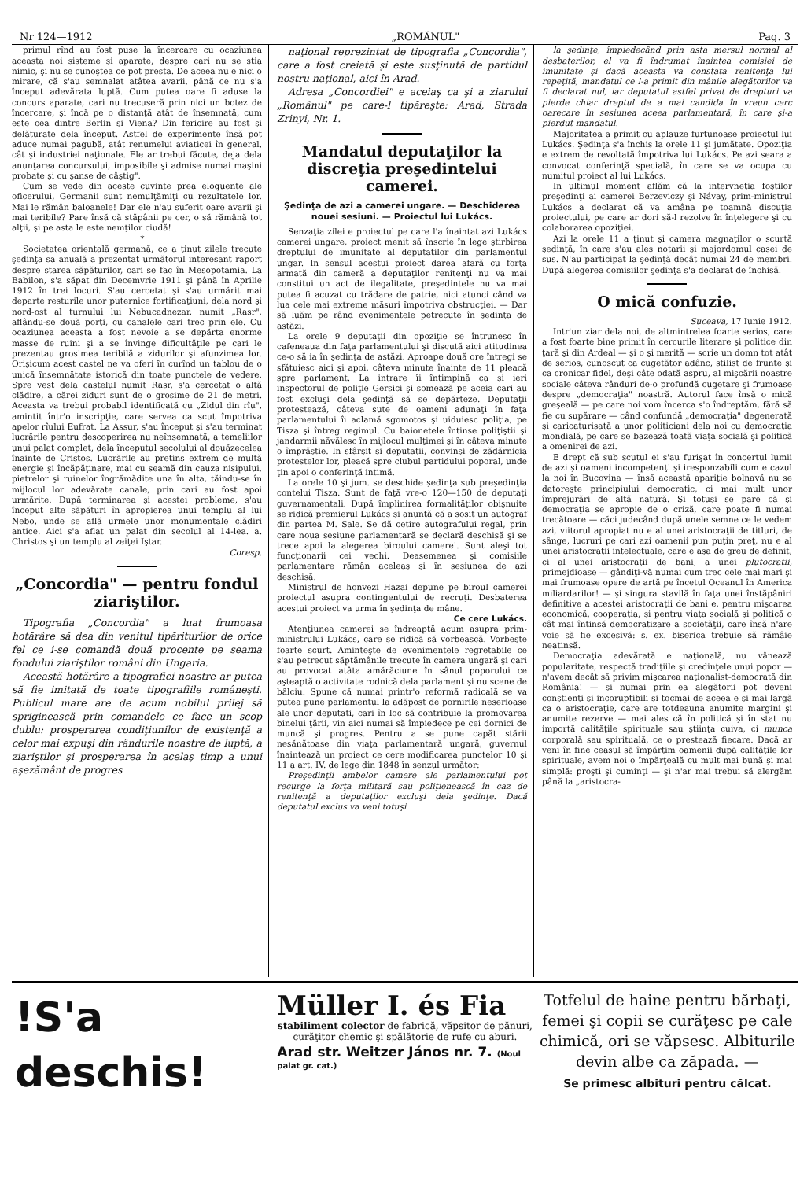Nr 124—1912 „ROMÂNUL" Pag. 3
primul rînd au fost puse la încercare cu ocaziunea aceasta noi sisteme şi aparate, despre cari nu se ştia nimic, şi nu se cunoştea ce pot presta. De aceea nu e nici o mirare, că s'au semnalat atâtea avarii, până ce nu s'a început adevărata luptă. Cum putea oare fi aduse la concurs aparate, cari nu trecuseră prin nici un botez de încercare, şi încă pe o distanţă atât de însemnată, cum este cea dintre Berlin şi Viena? Din fericire au fost şi delăturate dela început. Astfel de experimente însă pot aduce numai pagubă, atât renumelui aviaticei în general, cât şi industriei naţionale. Ele ar trebui făcute, deja dela anunţarea concursului, imposibile şi admise numai maşini probate şi cu şanse de câştig".
Cum se vede din aceste cuvinte prea eloquente ale oficerului, Germanii sunt nemulţămiţi cu rezultatele lor. Mai le rămân baloanele! Dar ele n'au suferit oare avarii şi mai teribile? Pare însă că stăpânii pe cer, o să rămână tot alţii, şi pe asta le este nemţilor ciudă!
*
Societatea orientală germană, ce a ţinut zilele trecute şedinţa sa anuală a prezentat următorul interesant raport despre starea săpăturilor, cari se fac în Mesopotamia. La Babilon, s'a săpat din Decemvrie 1911 şi până în Aprilie 1912 în trei locuri. S'au cercetat şi s'au urmărit mai departe resturile unor puternice fortificaţiuni, dela nord şi nord-ost al turnului lui Nebucadnezar, numit „Rasr", aflându-se două porţi, cu canalele cari trec prin ele. Cu ocaziunea aceasta a fost nevoie a se depărta enorme masse de ruini şi a se învinge dificultăţile pe cari le prezentau grosimea teribilă a zidurilor şi afunzimea lor. Orişicum acest castel ne va oferi în curînd un tablou de o unică însemnătate istorică din toate punctele de vedere. Spre vest dela castelul numit Rasr, s'a cercetat o altă clădire, a cărei ziduri sunt de o grosime de 21 de metri. Aceasta va trebui probabil identificată cu „Zidul din rîu", amintit într'o inscripţie, care servea ca scut împotriva apelor rîului Eufrat. La Assur, s'au început şi s'au terminat lucrările pentru descoperirea nu neînsemnată, a temeliilor unui palat complet, dela începutul secolului al douăzecelea înainte de Cristos. Lucrările au pretins extrem de multă energie şi încăpăţinare, mai cu seamă din cauza nisipului, pietrelor şi ruinelor îngrămădite una în alta, tăindu-se în mijlocul lor adevărate canale, prin cari au fost apoi urmărite. După terminarea şi acestei probleme, s'au început alte săpături în apropierea unui templu al lui Nebo, unde se află urmele unor monumentale clădiri antice. Aici s'a aflat un palat din secolul al 14-lea. a. Christos şi un templu al zeiţei Iştar.
Coresp.
„Concordia" — pentru fondul ziariştilor.
Tipografia „Concordia" a luat frumoasa hotărâre să dea din venitul tipăriturilor de orice fel ce i-se comandă două procente pe seama fondului ziariştilor români din Ungaria.
Această hotărâre a tipografiei noastre ar putea să fie imitată de toate tipografiile româneşti. Publicul mare are de acum nobilul prilej să sprigineascä prin comandele ce face un scop dublu: prosperarea condiţiunilor de existenţă a celor mai expuşi din rândurile noastre de luptă, a ziariştilor şi prosperarea în acelaş timp a unui aşezământ de progres
naţional reprezintat de tipografia „Concordia", care a fost creiată şi este susţinută de partidul nostru naţional, aici în Arad.
Adresa „Concordiei" e aceiaş ca şi a ziarului „Românul" pe care-l tipăreşte: Arad, Strada Zrinyi, Nr. 1.
Mandatul deputaţilor la discreţia preşedintelui camerei.
Şedinţa de azi a camerei ungare. — Deschiderea nouei sesiuni. — Proiectul lui Lukács.
Senzaţia zilei e proiectul pe care l'a înaintat azi Lukács camerei ungare, proiect menit să înscrie în lege ştirbirea dreptului de imunitate al deputaţilor din parlamentul ungar. In sensul acestui proiect darea afară cu forţa armată din cameră a deputaţilor renitenţi nu va mai constitui un act de ilegalitate, preşedintele nu va mai putea fi acuzat cu trădare de patrie, nici atunci când va lua cele mai extreme măsuri împotriva obstrucţiei. — Dar să luăm pe rând evenimentele petrecute în şedinţa de astăzi.
La orele 9 deputaţii din opoziţie se întrunesc în cafeneaua din faţa parlamentului şi discută aici atitudinea ce-o să ia în şedinţa de astăzi. Aproape două ore întregi se sfătuiesc aici şi apoi, câteva minute înainte de 11 pleacă spre parlament. La intrare îi întimpină ca şi ieri inspectorul de poliţie Gersici şi somează pe aceia cari au fost excluşi dela şedinţă să se depărteze. Deputaţii protestează, câteva sute de oameni adunaţi în faţa parlamentului îi aclamă sgomotos şi uiduiesc poliţia, pe Tisza şi întreg regimul. Cu baionetele întinse poliţiştii şi jandarmii năvălesc în mijlocul mulţimei şi în câteva minute o împrăştie. In sfârşit şi deputaţii, convinşi de zădărnicia protestelor lor, pleacă spre clubul partidului poporal, unde ţin apoi o conferinţă intimă.
La orele 10 şi jum. se deschide şedinţa sub preşedinţia contelui Tisza. Sunt de faţă vre-o 120—150 de deputaţi guvernamentali. După împlinirea formalităţilor obişnuite se ridică premierul Lukács şi anunţă că a sosit un autograf din partea M. Sale. Se dă cetire autografului regal, prin care noua sesiune parlamentară se declară deschisă şi se trece apoi la alegerea biroului camerei. Sunt aleşi tot funcţionarii cei vechi. Deasemenea şi comisiile parlamentare rămân aceleaş şi în sesiunea de azi deschisă.
Ministrul de honvezi Hazai depune pe biroul camerei proiectul asupra contingentului de recruţi. Desbaterea acestui proiect va urma în şedinţa de mâne.
Ce cere Lukács.
Atenţiunea camerei se îndreaptă acum asupra prim-ministrului Lukács, care se ridică să vorbească. Vorbeşte foarte scurt. Aminteşte de evenimentele regretabile ce s'au petrecut săptămânile trecute în camera ungară şi cari au provocat atâta amărăciune în sânul poporului ce aşteaptă o activitate rodnică dela parlament şi nu scene de bâlciu. Spune că numai printr'o reformă radicală se va putea pune parlamentul la adăpost de pornirile neserioase ale unor deputaţi, cari în loc să contribuie la promovarea binelui ţării, vin aici numai să împiedece pe cei dornici de muncă şi progres. Pentru a se pune capăt stării nesănătoase din viaţa parlamentară ungară, guvernul înaintează un proiect ce cere modificarea punctelor 10 şi 11 a art. IV. de lege din 1848 în senzul următor:
Preşedinţii ambelor camere ale parlamentului pot recurge la forţa militară sau poliţienească în caz de renitenţă a deputaţilor excluşi dela şedinţe. Dacă deputatul exclus va veni totuşi
la şedinţe, împiedecând prin asta mersul normal al desbaterilor, el va fi îndrumat înaintea comisiei de imunitate şi dacă aceasta va constata renitenţa lui repeţită, mandatul ce l-a primit din mânile alegătorilor va fi declarat nul, iar deputatul astfel privat de drepturi va pierde chiar dreptul de a mai candida în vreun cerc oarecare în sesiunea aceea parlamentară, în care şi-a pierdut mandatul.
Majoritatea a primit cu aplauze furtunoase proiectul lui Lukács. Şedinţa s'a închis la orele 11 şi jumătate. Opoziţia e extrem de revoltată împotriva lui Lukács. Pe azi seara a convocat conferinţă specială, în care se va ocupa cu numitul proiect al lui Lukács.
In ultimul moment aflăm că la intervneţia foştilor preşedinţi ai camerei Berzeviczy şi Návay, prim-ministrul Lukács a declarat că va amâna pe toamnă discuţia proiectului, pe care ar dori să-l rezolve în înţelegere şi cu colaborarea opoziţiei.
Azi la orele 11 a ţinut şi camera magnaţilor o scurtă şedinţă, în care s'au ales notarii şi majordomul casei de sus. N'au participat la şedinţă decât numai 24 de membri. După alegerea comisiilor şedinţa s'a declarat de închisă.
O mică confuzie.
Suceava, 17 Iunie 1912.
Intr'un ziar dela noi, de altmintrelea foarte serios, care a fost foarte bine primit în cercurile literare şi politice din ţară şi din Ardeal — şi o şi merită — scrie un domn tot atât de serios, cunoscut ca cugetător adânc, stilist de frunte şi ca cronicar fidel, deşi câte odată aspru, al mişcării noastre sociale câteva rânduri de-o profundă cugetare şi frumoase despre „democraţia" noastră. Autorul face însă o mică greşeală — pe care noi vom încerca s'o îndreptăm, fără să fie cu supărare — când confundă „democraţia" degenerată şi caricaturisată a unor politiciani dela noi cu democraţia mondială, pe care se bazează toată viaţa socială şi politică a omenirei de azi.
E drept că sub scutul ei s'au furişat în concertul lumii de azi şi oameni incompetenţi şi iresponzabili cum e cazul la noi în Bucovina — însă această apariţie bolnavă nu se datoreşte principiului democratic, ci mai mult unor împrejurări de altă natură. Şi totuşi se pare că şi democraţia se apropie de o criză, care poate fi numai trecătoare — căci judecând după unele semne ce le vedem azi, viitorul apropiat nu e al unei aristocraţii de titluri, de sânge, lucruri pe cari azi oamenii pun puţin preţ, nu e al unei aristocraţii intelectuale, care e aşa de greu de definit, ci al unei aristocraţii de bani, a unei plutocraţii, primejdioase — gândiţi-vă numai cum trec cele mai mari şi mai frumoase opere de artă pe încetul Oceanul în America miliardarilor! — şi singura stavilă în faţa unei înstăpâniri definitive a acestei aristocraţii de bani e, pentru mişcarea economică, cooperaţia, şi pentru viaţa socială şi politică o cât mai întinsă democratizare a societăţii, care însă n'are voie să fie excesivă: s. ex. biserica trebuie să rămâie neatinsă.
Democraţia adevărată e naţională, nu vânează popularitate, respectă tradiţiile şi credinţele unui popor — n'avem decât să privim mişcarea naţionalist-democrată din România! — şi numai prin ea alegătorii pot deveni conştienţi şi incoruptibili şi tocmai de aceea e şi mai largă ca o aristocraţie, care are totdeauna anumite margini şi anumite rezerve — mai ales că în politică şi în stat nu importă calităţile spirituale sau ştiinţa cuiva, ci munca corporală sau spirituală, ce o prestează fiecare. Dacă ar veni în fine ceasul să împărţim oamenii după calităţile lor spirituale, avem noi o împărţeală cu mult mai bună şi mai simplă: proşti şi cuminţi — şi n'ar mai trebui să alergăm până la „aristocra-
!S'a deschis!
Müller I. és Fia
stabiliment colector de fabrică, văpsitor de pănuri, curăţitor chemic şi spălătorie de rufe cu aburi.
Arad str. Weitzer János nr. 7. (Noul palat gr. cat.)
Totfelul de haine pentru bărbaţi, femei şi copii se curăţesc pe cale chimică, ori se văpsesc. Albiturile devin albe ca zăpada. —
Se primesc albituri pentru călcat.